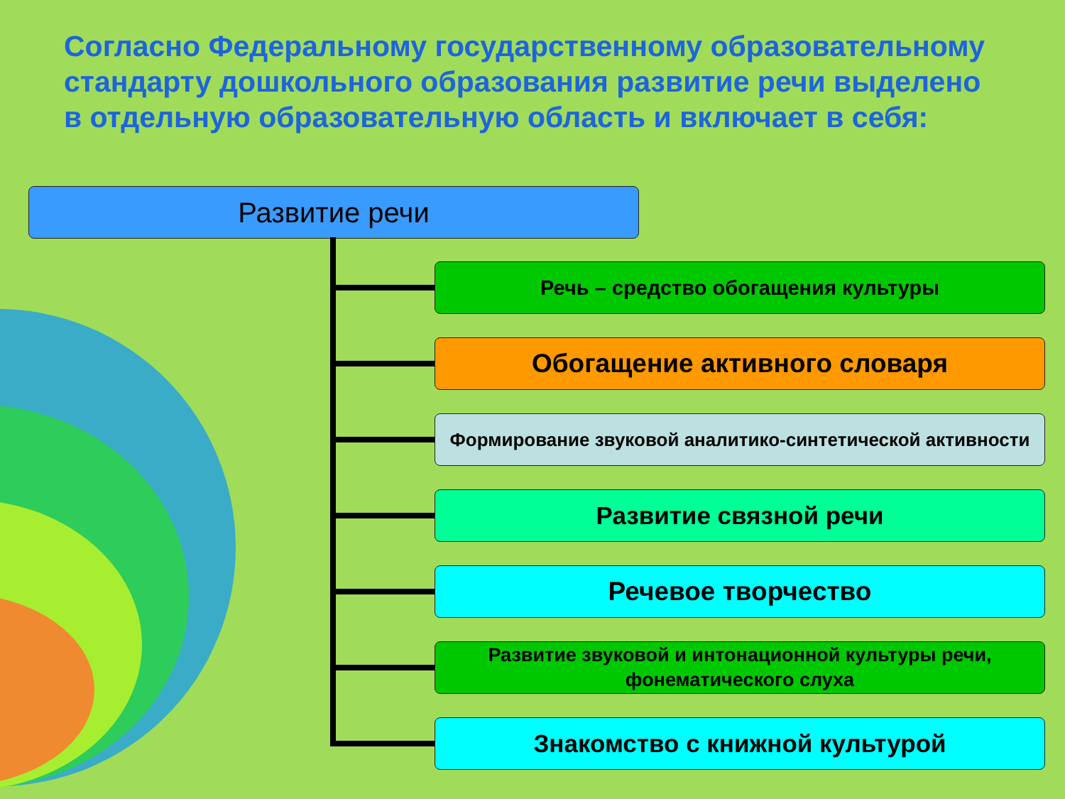Согласно Федеральному государственному образовательному стандарту дошкольного образования развитие речи выделено в отдельную образовательную область и включает в себя:
Развитие речи
Речь – средство обогащения культуры
Обогащение активного словаря
Формирование звуковой аналитико-синтетической активности
Развитие связной речи
Речевое творчество
Развитие звуковой и интонационной культуры речи,
фонематического слуха
Знакомство с книжной культурой